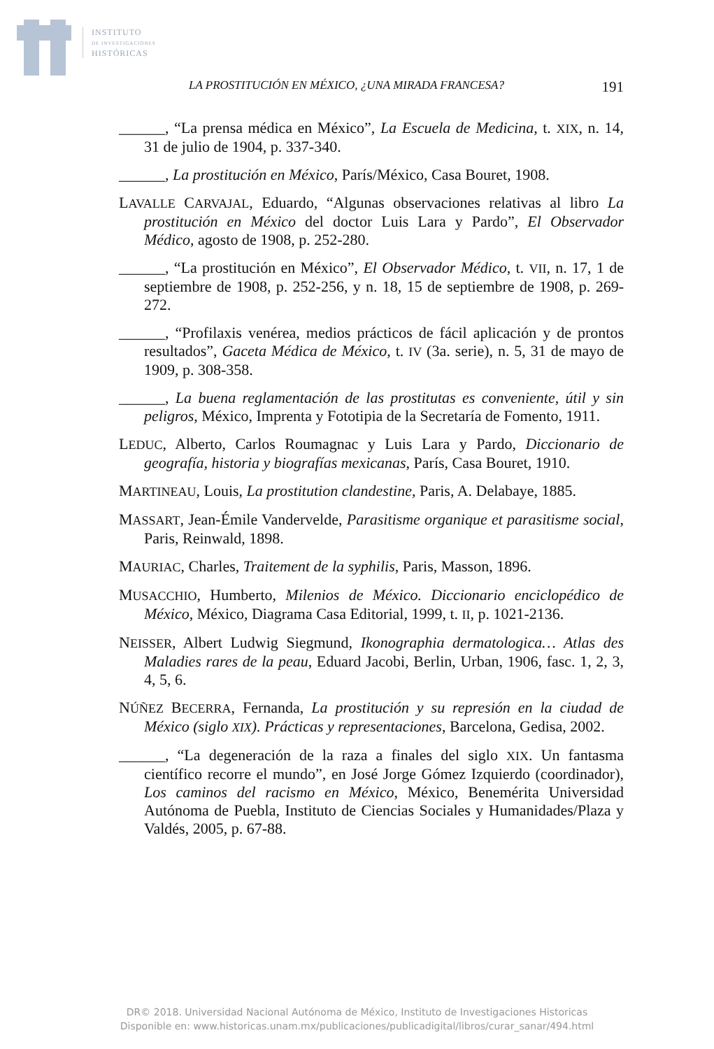INSTITUTO
DE INVESTIGACIONES
HISTÓRICAS
LA PROSTITUCIÓN EN MÉXICO, ¿UNA MIRADA FRANCESA? 191
______, “La prensa médica en México”, La Escuela de Medicina, t. XIX, n. 14, 31 de julio de 1904, p. 337-340.
______, La prostitución en México, París/México, Casa Bouret, 1908.
LAVALLE CARVAJAL, Eduardo, “Algunas observaciones relativas al libro La prostitución en México del doctor Luis Lara y Pardo”, El Observador Médico, agosto de 1908, p. 252-280.
______, “La prostitución en México”, El Observador Médico, t. VII, n. 17, 1 de septiembre de 1908, p. 252-256, y n. 18, 15 de septiembre de 1908, p. 269-272.
______, “Profilaxis venérea, medios prácticos de fácil aplicación y de prontos resultados”, Gaceta Médica de México, t. IV (3a. serie), n. 5, 31 de mayo de 1909, p. 308-358.
______, La buena reglamentación de las prostitutas es conveniente, útil y sin peligros, México, Imprenta y Fototipia de la Secretaría de Fomento, 1911.
LEDUC, Alberto, Carlos Roumagnac y Luis Lara y Pardo, Diccionario de geografía, historia y biografías mexicanas, París, Casa Bouret, 1910.
MARTINEAU, Louis, La prostitution clandestine, Paris, A. Delabaye, 1885.
MASSART, Jean-Émile Vandervelde, Parasitisme organique et parasitisme social, Paris, Reinwald, 1898.
MAURIAC, Charles, Traitement de la syphilis, Paris, Masson, 1896.
MUSACCHIO, Humberto, Milenios de México. Diccionario enciclopédico de México, México, Diagrama Casa Editorial, 1999, t. II, p. 1021-2136.
NEISSER, Albert Ludwig Siegmund, Ikonographia dermatologica… Atlas des Maladies rares de la peau, Eduard Jacobi, Berlin, Urban, 1906, fasc. 1, 2, 3, 4, 5, 6.
NÚÑEZ BECERRA, Fernanda, La prostitución y su represión en la ciudad de México (siglo XIX). Prácticas y representaciones, Barcelona, Gedisa, 2002.
______, “La degeneración de la raza a finales del siglo XIX. Un fantasma científico recorre el mundo”, en José Jorge Gómez Izquierdo (coordinador), Los caminos del racismo en México, México, Benemérita Universidad Autónoma de Puebla, Instituto de Ciencias Sociales y Humanidades/Plaza y Valdés, 2005, p. 67-88.
DR© 2018. Universidad Nacional Autónoma de México, Instituto de Investigaciones Historicas
Disponible en: www.historicas.unam.mx/publicaciones/publicadigital/libros/curar_sanar/494.html